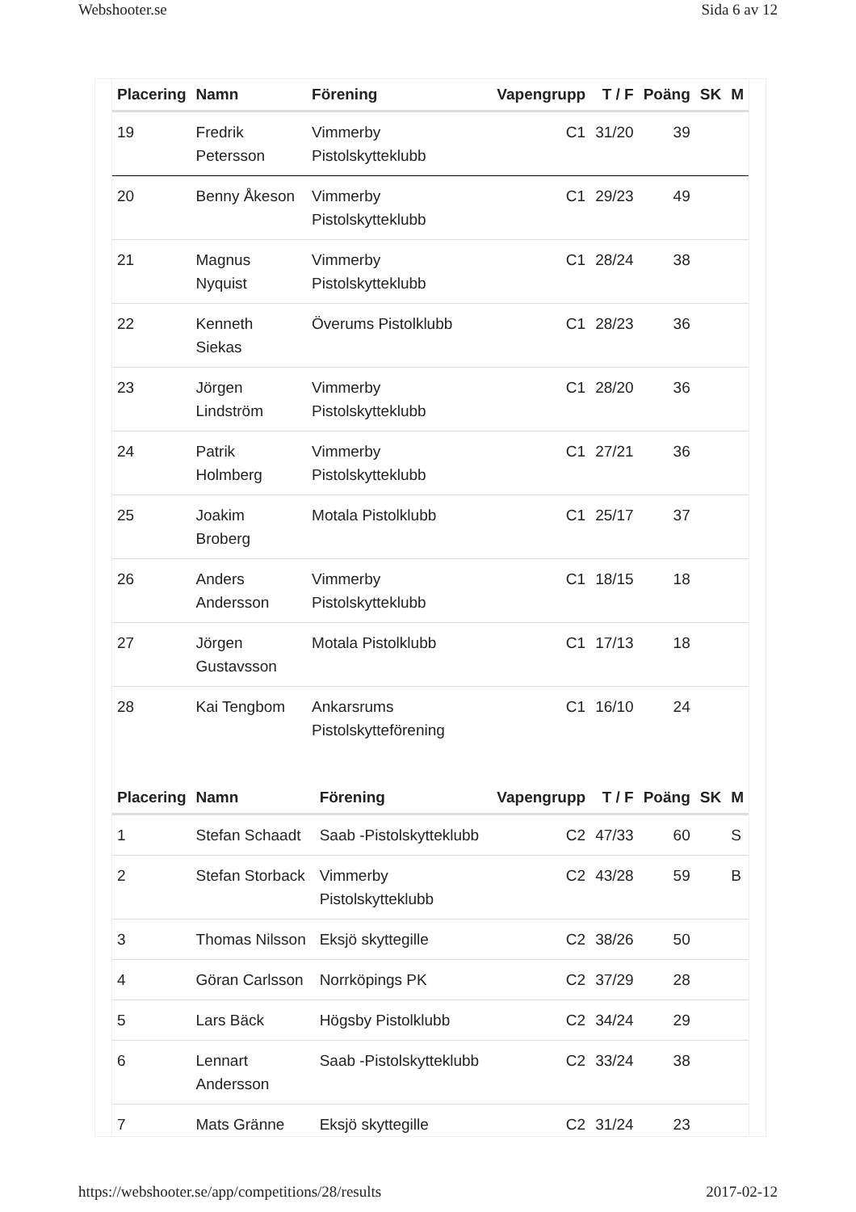Webshooter.se Sida 6 av 12
| Placering | Namn | Förening | Vapengrupp | T / F | Poäng | SK | M |
| --- | --- | --- | --- | --- | --- | --- | --- |
| 19 | Fredrik Petersson | Vimmerby Pistolskytteklubb | C1 | 31/20 | 39 | | |
| 20 | Benny Åkeson | Vimmerby Pistolskytteklubb | C1 | 29/23 | 49 | | |
| 21 | Magnus Nyquist | Vimmerby Pistolskytteklubb | C1 | 28/24 | 38 | | |
| 22 | Kenneth Siekas | Överums Pistolklubb | C1 | 28/23 | 36 | | |
| 23 | Jörgen Lindström | Vimmerby Pistolskytteklubb | C1 | 28/20 | 36 | | |
| 24 | Patrik Holmberg | Vimmerby Pistolskytteklubb | C1 | 27/21 | 36 | | |
| 25 | Joakim Broberg | Motala Pistolklubb | C1 | 25/17 | 37 | | |
| 26 | Anders Andersson | Vimmerby Pistolskytteklubb | C1 | 18/15 | 18 | | |
| 27 | Jörgen Gustavsson | Motala Pistolklubb | C1 | 17/13 | 18 | | |
| 28 | Kai Tengbom | Ankarsrums Pistolskytteförening | C1 | 16/10 | 24 | | |
| Placering | Namn | Förening | Vapengrupp | T / F | Poäng | SK | M |
| --- | --- | --- | --- | --- | --- | --- | --- |
| 1 | Stefan Schaadt | Saab -Pistolskytteklubb | C2 | 47/33 | 60 | | S |
| 2 | Stefan Storback | Vimmerby Pistolskytteklubb | C2 | 43/28 | 59 | | B |
| 3 | Thomas Nilsson | Eksjö skyttegille | C2 | 38/26 | 50 | | |
| 4 | Göran Carlsson | Norrköpings PK | C2 | 37/29 | 28 | | |
| 5 | Lars Bäck | Högsby Pistolklubb | C2 | 34/24 | 29 | | |
| 6 | Lennart Andersson | Saab -Pistolskytteklubb | C2 | 33/24 | 38 | | |
| 7 | Mats Gränne | Eksjö skyttegille | C2 | 31/24 | 23 | | |
https://webshooter.se/app/competitions/28/results 2017-02-12